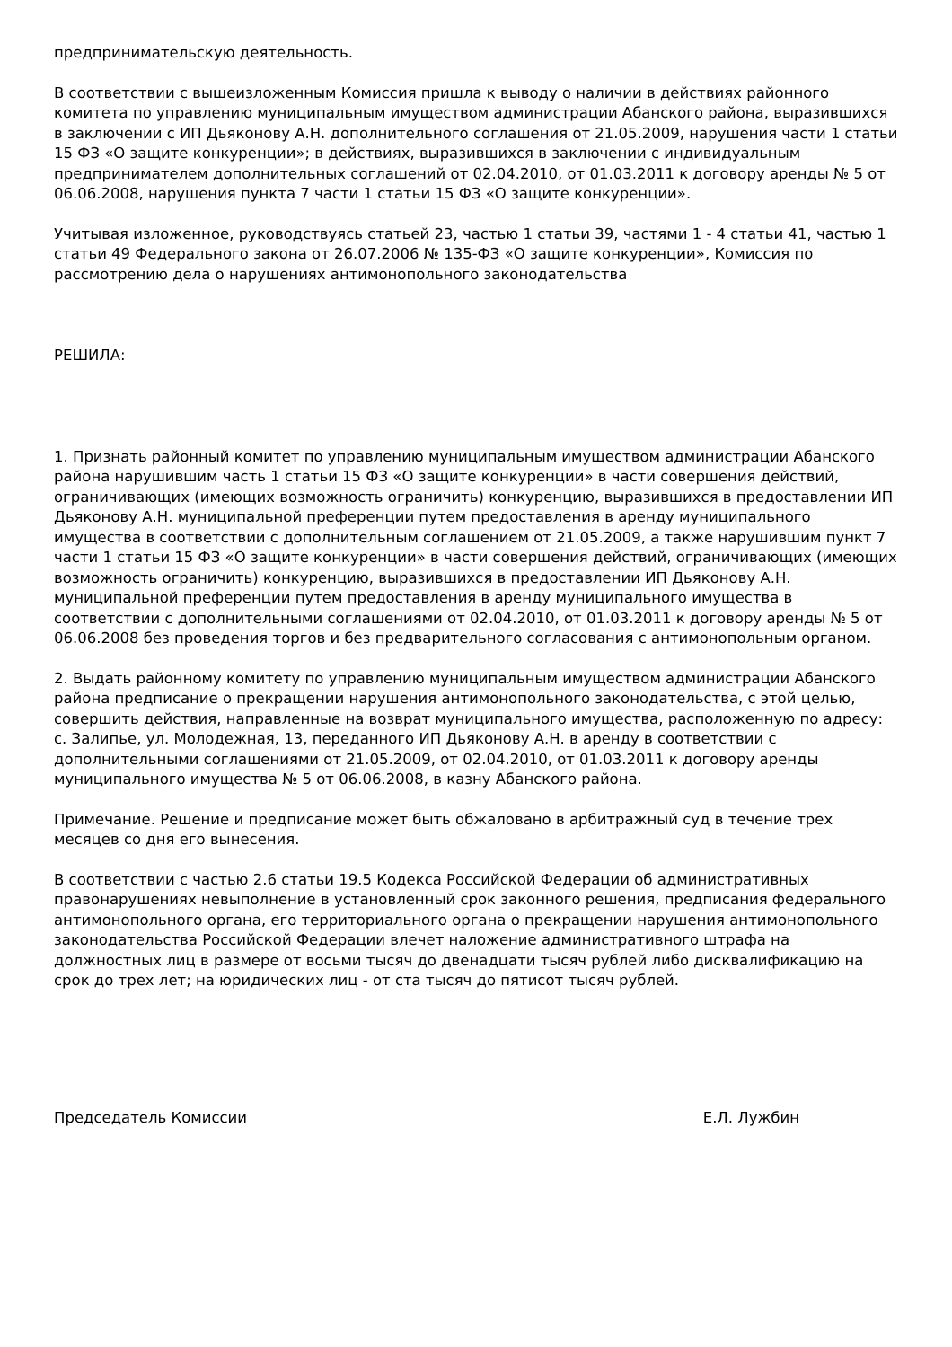предпринимательскую деятельность.
В соответствии с вышеизложенным Комиссия пришла к выводу о наличии в действиях районного комитета по управлению муниципальным имуществом администрации Абанского района, выразившихся в заключении с ИП Дьяконову А.Н. дополнительного соглашения от 21.05.2009, нарушения части 1 статьи 15 ФЗ «О защите конкуренции»; в действиях, выразившихся в заключении с индивидуальным предпринимателем дополнительных соглашений от 02.04.2010, от 01.03.2011 к договору аренды № 5 от 06.06.2008, нарушения пункта 7 части 1 статьи 15 ФЗ «О защите конкуренции».
Учитывая изложенное, руководствуясь статьей 23, частью 1 статьи 39, частями 1 - 4 статьи 41, частью 1 статьи 49 Федерального закона от 26.07.2006 № 135-ФЗ «О защите конкуренции», Комиссия по рассмотрению дела о нарушениях антимонопольного законодательства
РЕШИЛА:
1. Признать районный комитет по управлению муниципальным имуществом администрации Абанского района нарушившим часть 1 статьи 15 ФЗ «О защите конкуренции» в части совершения действий, ограничивающих (имеющих возможность ограничить) конкуренцию, выразившихся в предоставлении ИП Дьяконову А.Н. муниципальной преференции путем предоставления в аренду муниципального имущества в соответствии с дополнительным соглашением от 21.05.2009, а также нарушившим пункт 7 части 1 статьи 15 ФЗ «О защите конкуренции» в части совершения действий, ограничивающих (имеющих возможность ограничить) конкуренцию, выразившихся в предоставлении ИП Дьяконову А.Н. муниципальной преференции путем предоставления в аренду муниципального имущества в соответствии с дополнительными соглашениями от 02.04.2010, от 01.03.2011 к договору аренды № 5 от 06.06.2008 без проведения торгов и без предварительного согласования с антимонопольным органом.
2. Выдать районному комитету по управлению муниципальным имуществом администрации Абанского района предписание о прекращении нарушения антимонопольного законодательства, с этой целью, совершить действия, направленные на возврат муниципального имущества, расположенную по адресу: с. Залипье, ул. Молодежная, 13, переданного ИП Дьяконову А.Н. в аренду в соответствии с дополнительными соглашениями от 21.05.2009, от 02.04.2010, от 01.03.2011 к договору аренды муниципального имущества № 5 от 06.06.2008, в казну Абанского района.
Примечание. Решение и предписание может быть обжаловано в арбитражный суд в течение трех месяцев со дня его вынесения.
В соответствии с частью 2.6 статьи 19.5 Кодекса Российской Федерации об административных правонарушениях невыполнение в установленный срок законного решения, предписания федерального антимонопольного органа, его территориального органа о прекращении нарушения антимонопольного законодательства Российской Федерации влечет наложение административного штрафа на должностных лиц в размере от восьми тысяч до двенадцати тысяч рублей либо дисквалификацию на срок до трех лет; на юридических лиц - от ста тысяч до пятисот тысяч рублей.
Председатель Комиссии Е.Л. Лужбин